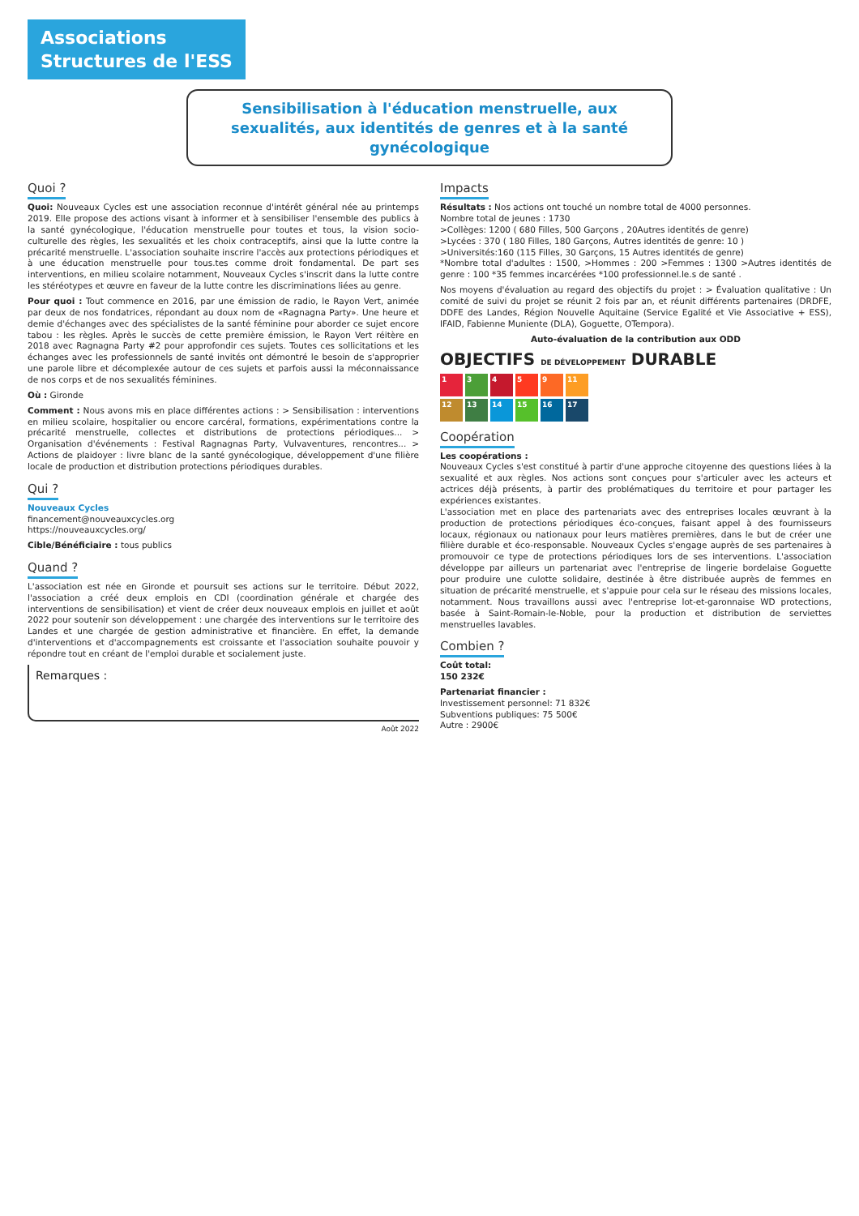Associations
Structures de l'ESS
Sensibilisation à l'éducation menstruelle, aux sexualités, aux identités de genres et à la santé gynécologique
Quoi ?
Quoi: Nouveaux Cycles est une association reconnue d'intérêt général née au printemps 2019. Elle propose des actions visant à informer et à sensibiliser l'ensemble des publics à la santé gynécologique, l'éducation menstruelle pour toutes et tous, la vision socio-culturelle des règles, les sexualités et les choix contraceptifs, ainsi que la lutte contre la précarité menstruelle. L'association souhaite inscrire l'accès aux protections périodiques et à une éducation menstruelle pour tous.tes comme droit fondamental. De part ses interventions, en milieu scolaire notamment, Nouveaux Cycles s'inscrit dans la lutte contre les stéréotypes et œuvre en faveur de la lutte contre les discriminations liées au genre.
Pour quoi : Tout commence en 2016, par une émission de radio, le Rayon Vert, animée par deux de nos fondatrices, répondant au doux nom de «Ragnagna Party». Une heure et demie d'échanges avec des spécialistes de la santé féminine pour aborder ce sujet encore tabou : les règles. Après le succès de cette première émission, le Rayon Vert réitère en 2018 avec Ragnagna Party #2 pour approfondir ces sujets. Toutes ces sollicitations et les échanges avec les professionnels de santé invités ont démontré le besoin de s'approprier une parole libre et décomplexée autour de ces sujets et parfois aussi la méconnaissance de nos corps et de nos sexualités féminines.
Où : Gironde
Comment : Nous avons mis en place différentes actions : > Sensibilisation : interventions en milieu scolaire, hospitalier ou encore carcéral, formations, expérimentations contre la précarité menstruelle, collectes et distributions de protections périodiques... > Organisation d'événements : Festival Ragnagnas Party, Vulvaventures, rencontres... > Actions de plaidoyer : livre blanc de la santé gynécologique, développement d'une filière locale de production et distribution protections périodiques durables.
Qui ?
Nouveaux Cycles
financement@nouveauxcycles.org
https://nouveauxcycles.org/
Cible/Bénéficiaire : tous publics
Quand ?
L'association est née en Gironde et poursuit ses actions sur le territoire. Début 2022, l'association a créé deux emplois en CDI (coordination générale et chargée des interventions de sensibilisation) et vient de créer deux nouveaux emplois en juillet et août 2022 pour soutenir son développement : une chargée des interventions sur le territoire des Landes et une chargée de gestion administrative et financière. En effet, la demande d'interventions et d'accompagnements est croissante et l'association souhaite pouvoir y répondre tout en créant de l'emploi durable et socialement juste.
Remarques :
Août 2022
Impacts
Résultats : Nos actions ont touché un nombre total de 4000 personnes.
Nombre total de jeunes : 1730
>Collèges: 1200 ( 680 Filles, 500 Garçons , 20Autres identités de genre)
>Lycées : 370 ( 180 Filles, 180 Garçons, Autres identités de genre: 10 )
>Universités:160 (115 Filles, 30 Garçons, 15 Autres identités de genre)
*Nombre total d'adultes : 1500, >Hommes : 200 >Femmes : 1300 >Autres identités de genre : 100 *35 femmes incarcérées *100 professionnel.le.s de santé .
Nos moyens d'évaluation au regard des objectifs du projet : > Évaluation qualitative : Un comité de suivi du projet se réunit 2 fois par an, et réunit différents partenaires (DRDFE, DDFE des Landes, Région Nouvelle Aquitaine (Service Egalité et Vie Associative + ESS), IFAID, Fabienne Muniente (DLA), Goguette, OTempora).
Auto-évaluation de la contribution aux ODD
OBJECTIFS DE DÉVELOPPEMENT DURABLE
1
3
4
5
9
11
12
13
14
15
16
17
Coopération
Les coopérations :
Nouveaux Cycles s'est constitué à partir d'une approche citoyenne des questions liées à la sexualité et aux règles. Nos actions sont conçues pour s'articuler avec les acteurs et actrices déjà présents, à partir des problématiques du territoire et pour partager les expériences existantes.
L'association met en place des partenariats avec des entreprises locales œuvrant à la production de protections périodiques éco-conçues, faisant appel à des fournisseurs locaux, régionaux ou nationaux pour leurs matières premières, dans le but de créer une filière durable et éco-responsable. Nouveaux Cycles s'engage auprès de ses partenaires à promouvoir ce type de protections périodiques lors de ses interventions. L'association développe par ailleurs un partenariat avec l'entreprise de lingerie bordelaise Goguette pour produire une culotte solidaire, destinée à être distribuée auprès de femmes en situation de précarité menstruelle, et s'appuie pour cela sur le réseau des missions locales, notamment. Nous travaillons aussi avec l'entreprise lot-et-garonnaise WD protections, basée à Saint-Romain-le-Noble, pour la production et distribution de serviettes menstruelles lavables.
Combien ?
Coût total:
150 232€
Partenariat financier :
Investissement personnel: 71 832€
Subventions publiques: 75 500€
Autre : 2900€